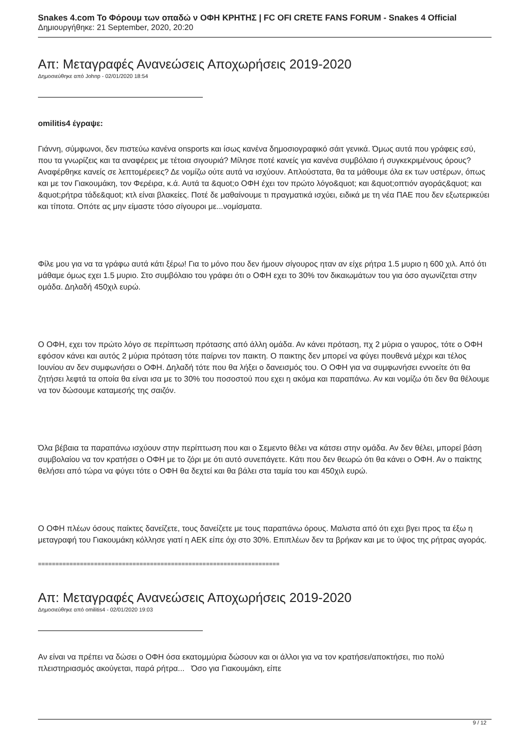Snakes 4.com Το Φόρουμ των οπαδώ ν ΟΦΗ ΚΡΗΤΗΣ | FC OFI CRETE FANS FORUM - Snakes 4 Official
Δημιουργήθηκε: 21 September, 2020, 20:20
Απ: Μεταγραφές Ανανεώσεις Αποχωρήσεις 2019-2020
Δημοσιεύθηκε από Johnp - 02/01/2020 18:54
omilitis4 έγραψε:
Γιάννη, σύμφωνοι, δεν πιστεύω κανένα onsports και ίσως κανένα δημοσιογραφικό σάιτ γενικά. Όμως αυτά που γράφεις εσύ, που τα γνωρίζεις και τα αναφέρεις με τέτοια σιγουριά? Μίλησε ποτέ κανείς για κανένα συμβόλαιο ή συγκεκριμένους όρους? Αναφέρθηκε κανείς σε λεπτομέρειες? Δε νομίζω ούτε αυτά να ισχύουν. Απλούστατα, θα τα μάθουμε όλα εκ των υστέρων, όπως και με τον Γιακουμάκη, τον Φερέιρα, κ.ά. Αυτά τα &quot;ο ΟΦΗ έχει τον πρώτο λόγο&quot; και &quot;οπτιόν αγοράς&quot; και &quot;ρήτρα τάδε&quot; κτλ είναι βλακείες. Ποτέ δε μαθαίνουμε τι πραγματικά ισχύει, ειδικά με τη νέα ΠΑΕ που δεν εξωτερικεύει και τίποτα. Οπότε ας μην είμαστε τόσο σίγουροι με...νομίσματα.
Φίλε μου για να τα γράφω αυτά κάτι ξέρω! Για το μόνο που δεν ήμουν σίγουρος ηταν αν είχε ρήτρα 1.5 μυριο η 600 χιλ. Από ότι μάθαμε όμως εχει 1.5 μυριο. Στο συμβόλαιο του γράφει ότι ο ΟΦΗ εχει το 30% τον δικαιωμάτων του για όσο αγωνίζεται στην ομάδα. Δηλαδή 450χιλ ευρώ.
Ο ΟΦΗ, εχει τον πρώτο λόγο σε περίπτωση πρότασης από άλλη ομάδα. Αν κάνει πρόταση, πχ 2 μύρια ο γαυρος, τότε ο ΟΦΗ εφόσον κάνει και αυτός 2 μύρια πρόταση τότε παίρνει τον παικτη. Ο παικτης δεν μπορεί να φύγει πουθενά μέχρι και τέλος Ιουνίου αν δεν συμφωνήσει ο ΟΦΗ. Δηλαδή τότε που θα λήξει ο δανεισμός του. Ο ΟΦΗ για να συμφωνήσει εννοείτε ότι θα ζητήσει λεφτά τα οποία θα είναι ισα με το 30% του ποσοστού που εχει η ακόμα και παραπάνω. Αν και νομίζω ότι δεν θα θέλουμε να τον δώσουμε καταμεσής της σαιζόν.
Όλα βέβαια τα παραπάνω ισχύουν στην περίπτωση που και ο Σεμεντο θέλει να κάτσει στην ομάδα. Αν δεν θέλει, μπορεί βάση συμβολαίου να τον κρατήσει ο ΟΦΗ με το ζόρι με ότι αυτό συνεπάγετε. Κάτι που δεν θεωρώ ότι θα κάνει ο ΟΦΗ. Αν ο παίκτης θελήσει από τώρα να φύγει τότε ο ΟΦΗ θα δεχτεί και θα βάλει στα ταμία του και 450χιλ ευρώ.
Ο ΟΦΗ πλέων όσους παίκτες δανείζετε, τους δανείζετε με τους παραπάνω όρους. Μαλιστα από ότι εχει βγει προς τα έξω η μεταγραφή του Γιακουμάκη κόλλησε γιατί η ΑΕΚ είπε όχι στο 30%. Επιπλέων δεν τα βρήκαν και με το ύψος της ρήτρας αγοράς.
=====================================================================
Απ: Μεταγραφές Ανανεώσεις Αποχωρήσεις 2019-2020
Δημοσιεύθηκε από omilitis4 - 02/01/2020 19:03
Αν είναι να πρέπει να δώσει ο ΟΦΗ όσα εκατομμύρια δώσουν και οι άλλοι για να τον κρατήσει/αποκτήσει, πιο πολύ πλειστηριασμός ακούγεται, παρά ρήτρα... Όσο για Γιακουμάκη, είπε
9 / 12